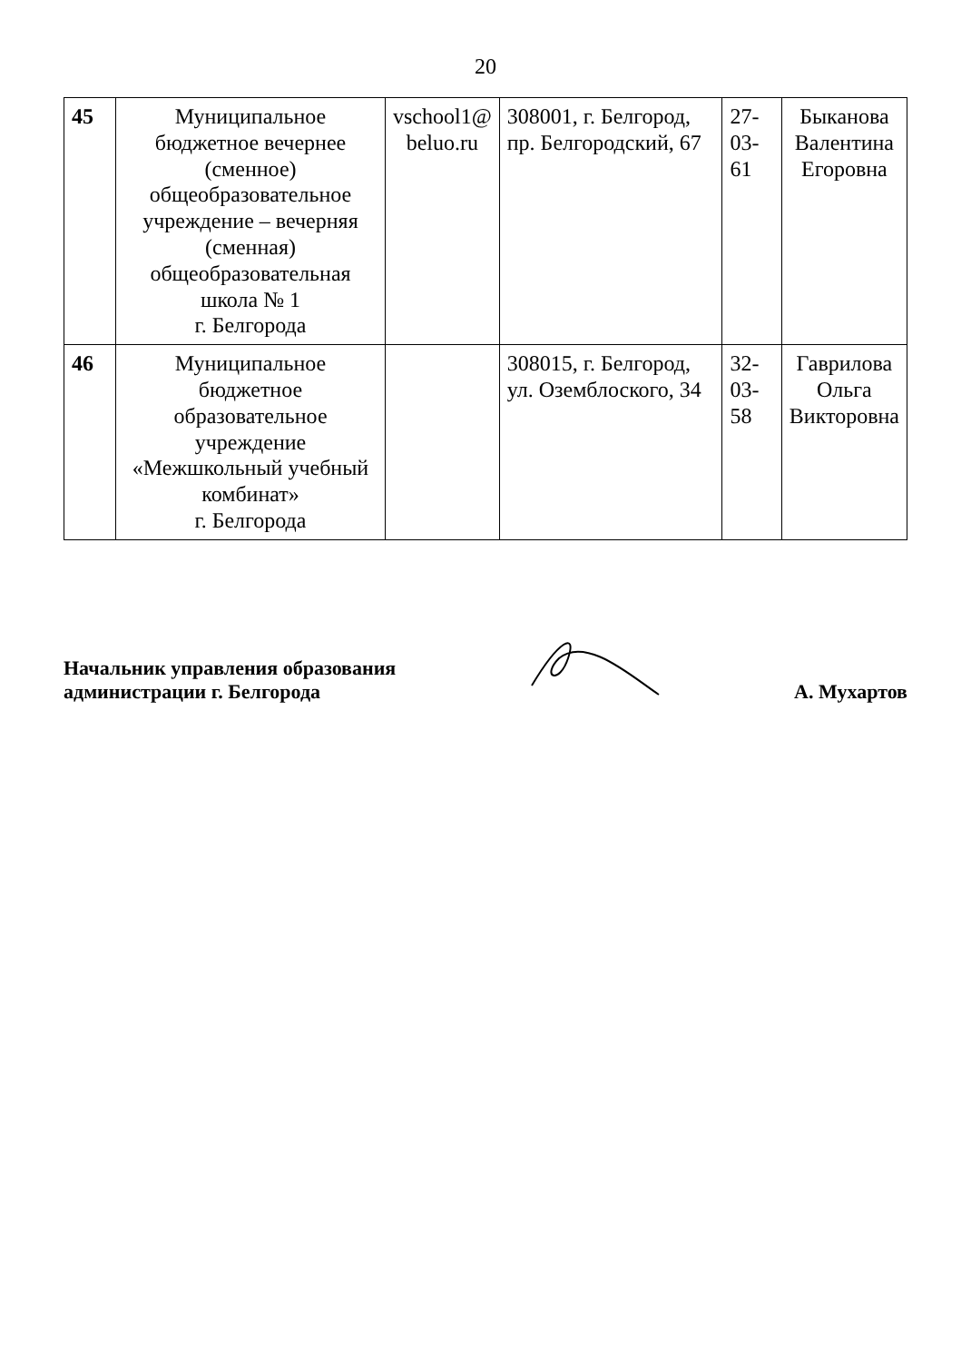20
| 45 | Муниципальное бюджетное вечернее (сменное) общеобразовательное учреждение – вечерняя (сменная) общеобразовательная школа № 1 г. Белгорода | vschool1@ beluo.ru | 308001, г. Белгород, пр. Белгородский, 67 | 27-03-61 | Быканова Валентина Егоровна |
| 46 | Муниципальное бюджетное образовательное учреждение «Межшкольный учебный комбинат» г. Белгорода | | 308015, г. Белгород, ул. Оземблоского, 34 | 32-03-58 | Гаврилова Ольга Викторовна |
Начальник управления образования
администрации г. Белгорода
А. Мухартов